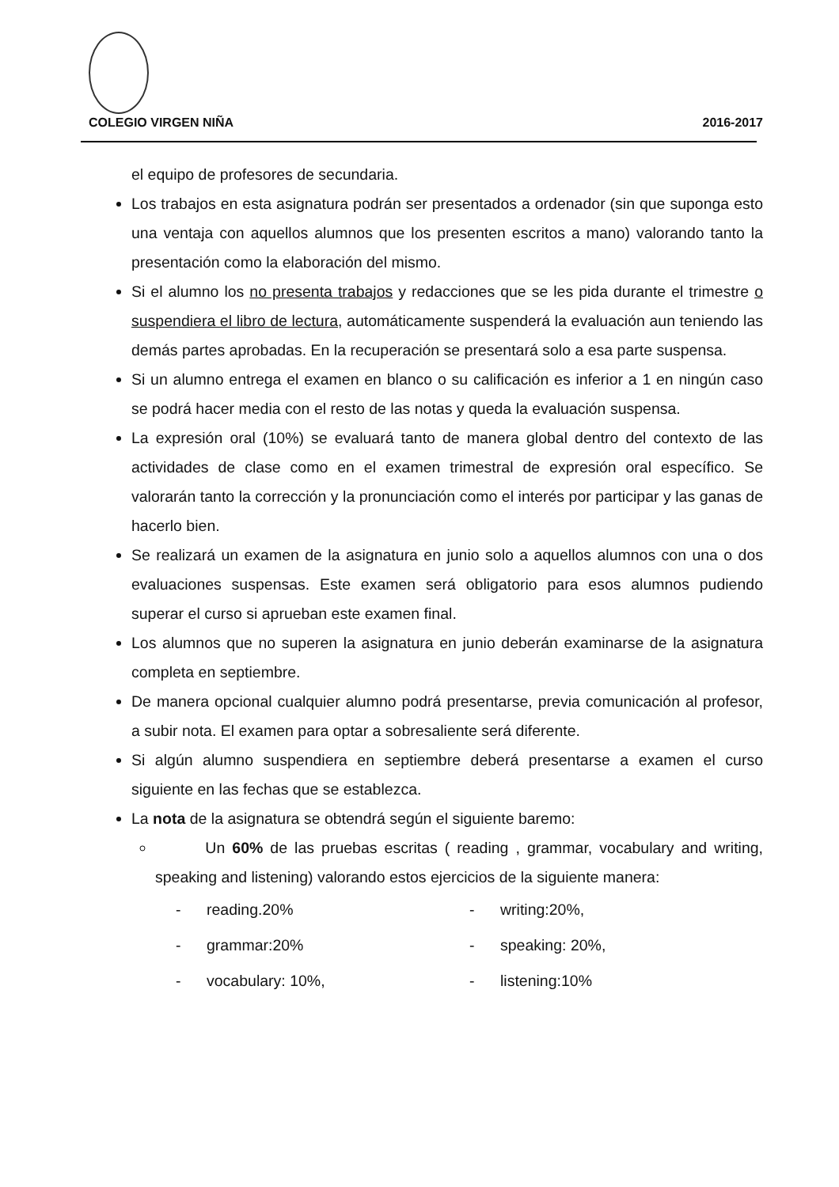COLEGIO VIRGEN NIÑA 2016-2017
el equipo de profesores de secundaria.
Los trabajos en esta asignatura podrán ser presentados a ordenador (sin que suponga esto una ventaja con aquellos alumnos que los presenten escritos a mano) valorando tanto la presentación como la elaboración del mismo.
Si el alumno los no presenta trabajos y redacciones que se les pida durante el trimestre o suspendiera el libro de lectura, automáticamente suspenderá la evaluación aun teniendo las demás partes aprobadas. En la recuperación se presentará solo a esa parte suspensa.
Si un alumno entrega el examen en blanco o su calificación es inferior a 1 en ningún caso se podrá hacer media con el resto de las notas y queda la evaluación suspensa.
La expresión oral (10%) se evaluará tanto de manera global dentro del contexto de las actividades de clase como en el examen trimestral de expresión oral específico. Se valorarán tanto la corrección y la pronunciación como el interés por participar y las ganas de hacerlo bien.
Se realizará un examen de la asignatura en junio solo a aquellos alumnos con una o dos evaluaciones suspensas. Este examen será obligatorio para esos alumnos pudiendo superar el curso si aprueban este examen final.
Los alumnos que no superen la asignatura en junio deberán examinarse de la asignatura completa en septiembre.
De manera opcional cualquier alumno podrá presentarse, previa comunicación al profesor, a subir nota. El examen para optar a sobresaliente será diferente.
Si algún alumno suspendiera en septiembre deberá presentarse a examen el curso siguiente en las fechas que se establezca.
La nota de la asignatura se obtendrá según el siguiente baremo:
Un 60% de las pruebas escritas ( reading , grammar, vocabulary and writing, speaking and listening) valorando estos ejercicios de la siguiente manera:
- reading.20%
- grammar:20%
- vocabulary: 10%,
- writing:20%,
- speaking: 20%,
- listening:10%